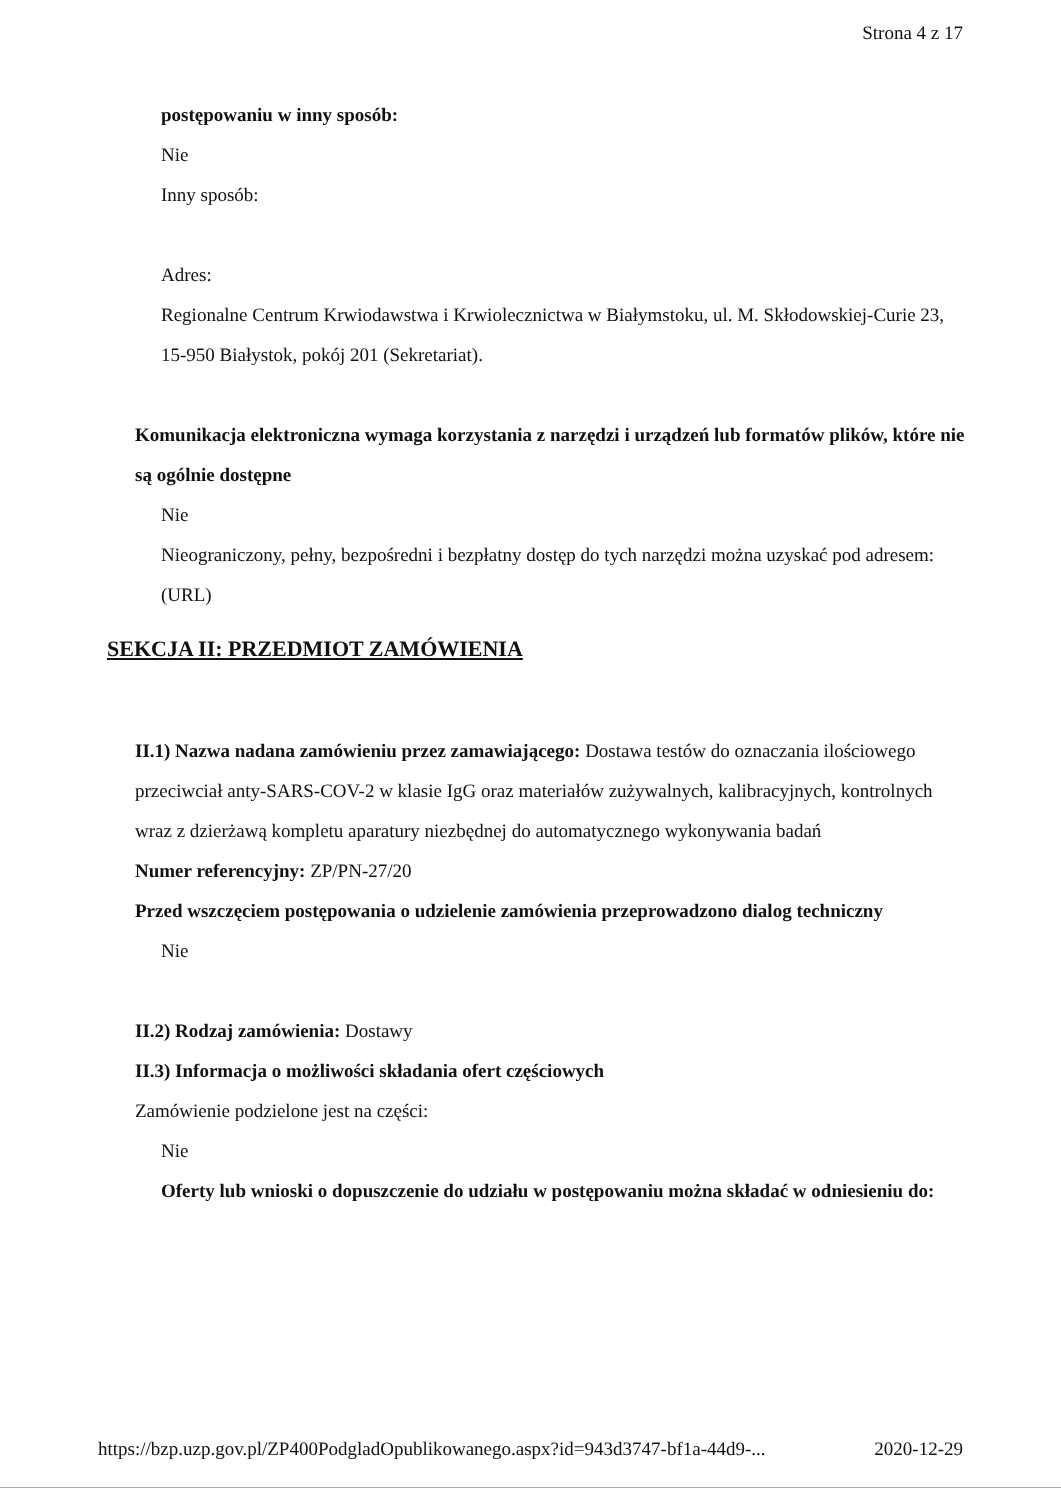Strona 4 z 17
postępowaniu w inny sposób:
Nie
Inny sposób:
Adres:
Regionalne Centrum Krwiodawstwa i Krwiolecznictwa w Białymstoku, ul. M. Skłodowskiej-Curie 23, 15-950 Białystok, pokój 201 (Sekretariat).
Komunikacja elektroniczna wymaga korzystania z narzędzi i urządzeń lub formatów plików, które nie są ogólnie dostępne
Nie
Nieograniczony, pełny, bezpośredni i bezpłatny dostęp do tych narzędzi można uzyskać pod adresem: (URL)
SEKCJA II: PRZEDMIOT ZAMÓWIENIA
II.1) Nazwa nadana zamówieniu przez zamawiającego: Dostawa testów do oznaczania ilościowego przeciwciał anty-SARS-COV-2 w klasie IgG oraz materiałów zużywalnych, kalibracyjnych, kontrolnych wraz z dzierżawą kompletu aparatury niezbędnej do automatycznego wykonywania badań
Numer referencyjny: ZP/PN-27/20
Przed wszczęciem postępowania o udzielenie zamówienia przeprowadzono dialog techniczny
Nie
II.2) Rodzaj zamówienia: Dostawy
II.3) Informacja o możliwości składania ofert częściowych
Zamówienie podzielone jest na części:
Nie
Oferty lub wnioski o dopuszczenie do udziału w postępowaniu można składać w odniesieniu do:
https://bzp.uzp.gov.pl/ZP400PodgladOpublikowanego.aspx?id=943d3747-bf1a-44d9-... 2020-12-29